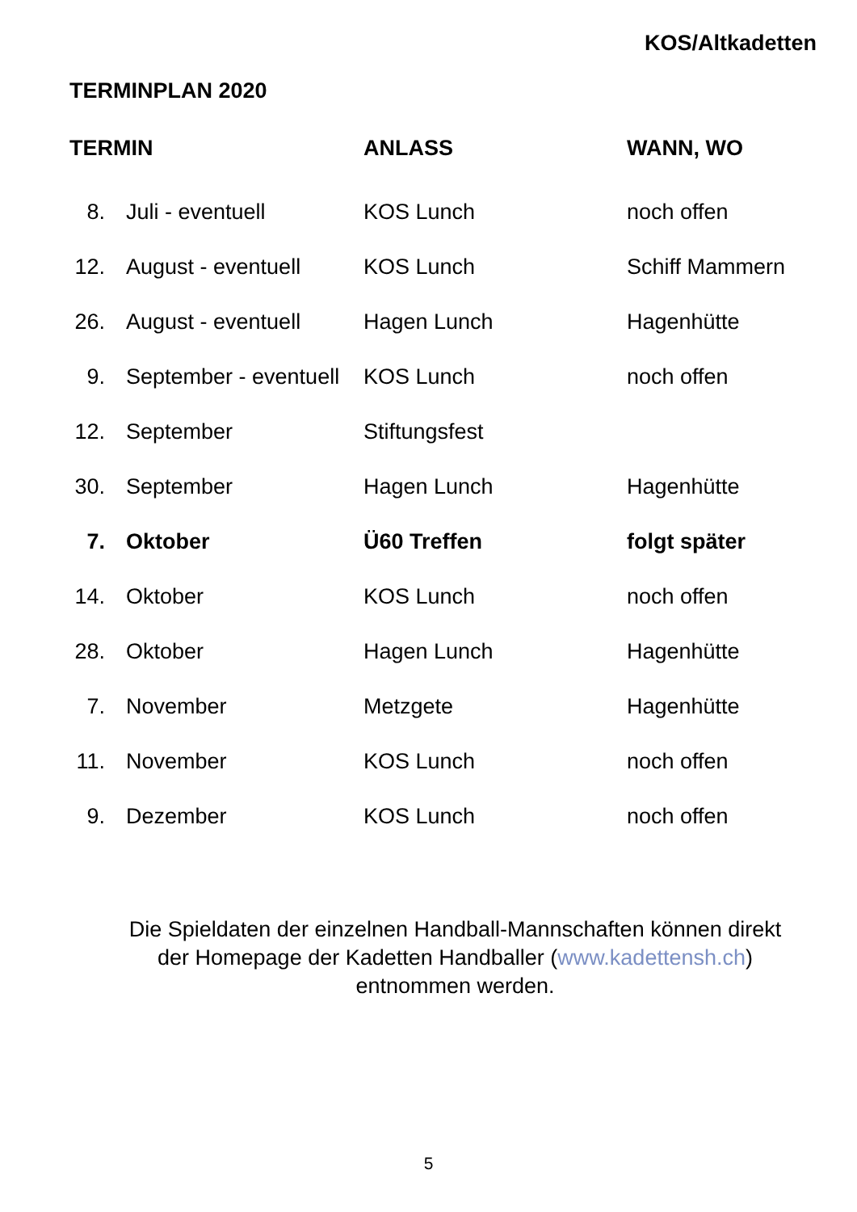KOS/Altkadetten
TERMINPLAN 2020
| TERMIN | | ANLASS | WANN, WO |
| --- | --- | --- | --- |
| 8. | Juli - eventuell | KOS Lunch | noch offen |
| 12. | August - eventuell | KOS Lunch | Schiff Mammern |
| 26. | August - eventuell | Hagen Lunch | Hagenhütte |
| 9. | September - eventuell | KOS Lunch | noch offen |
| 12. | September | Stiftungsfest | |
| 30. | September | Hagen Lunch | Hagenhütte |
| 7. | Oktober | Ü60 Treffen | folgt später |
| 14. | Oktober | KOS Lunch | noch offen |
| 28. | Oktober | Hagen Lunch | Hagenhütte |
| 7. | November | Metzgete | Hagenhütte |
| 11. | November | KOS Lunch | noch offen |
| 9. | Dezember | KOS Lunch | noch offen |
Die Spieldaten der einzelnen Handball-Mannschaften können direkt
der Homepage der Kadetten Handballer (www.kadettensh.ch)
entnommen werden.
5